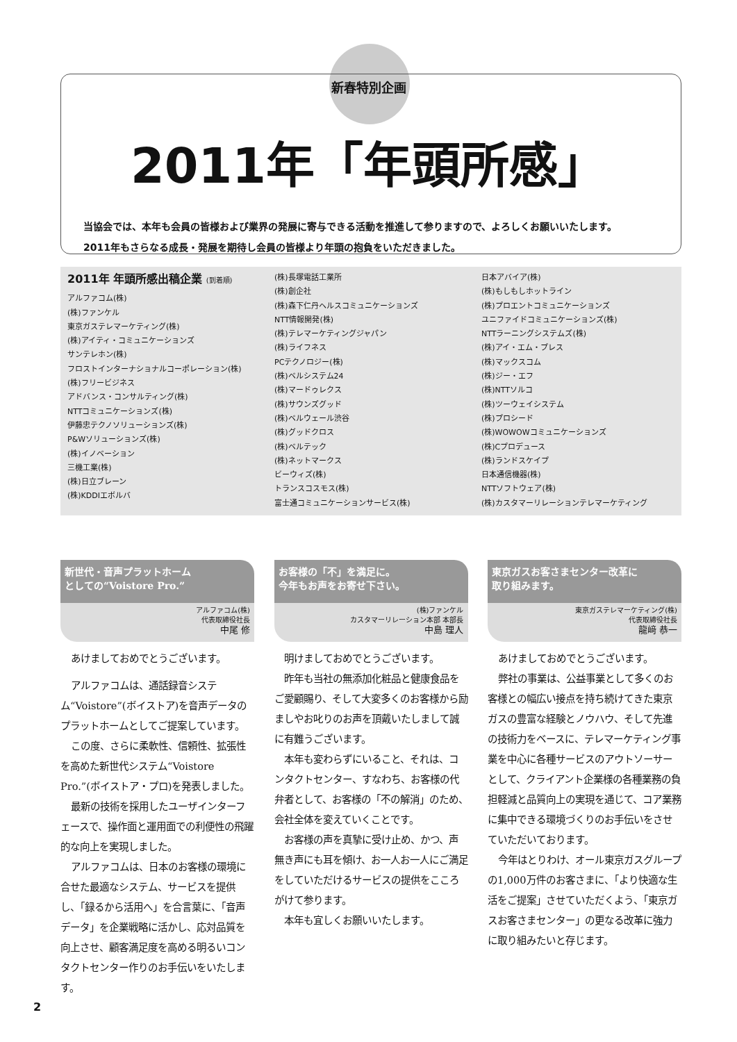新春特別企画
2011年「年頭所感」
当協会では、本年も会員の皆様および業界の発展に寄与できる活動を推進して参りますので、よろしくお願いいたします。
2011年もさらなる成長・発展を期待し会員の皆様より年頭の抱負をいただきました。
2011年 年頭所感出稿企業 (到着順)
アルファコム(株)
(株)ファンケル
東京ガステレマーケティング(株)
(株)アイティ・コミュニケーションズ
サンテレホン(株)
フロストインターナショナルコーポレーション(株)
(株)フリービジネス
アドバンス・コンサルティング(株)
NTTコミュニケーションズ(株)
伊藤忠テクノソリューションズ(株)
P&Wソリューションズ(株)
(株)イノベーション
三機工業(株)
(株)日立ブレーン
(株)KDDIエボルバ
(株)長塚電話工業所
(株)創企社
(株)森下仁丹ヘルスコミュニケーションズ
NTT情報開発(株)
(株)テレマーケティングジャパン
(株)ライフネス
PCテクノロジー(株)
(株)ベルシステム24
(株)マードゥレクス
(株)サウンズグッド
(株)ベルウェール渋谷
(株)グッドクロス
(株)ベルテック
(株)ネットマークス
ビーウィズ(株)
トランスコスモス(株)
富士通コミュニケーションサービス(株)
日本アバイア(株)
(株)もしもしホットライン
(株)プロエントコミュニケーションズ
ユニファイドコミュニケーションズ(株)
NTTラーニングシステムズ(株)
(株)アイ・エム・プレス
(株)マックスコム
(株)ジー・エフ
(株)NTTソルコ
(株)ツーウェイシステム
(株)プロシード
(株)WOWOWコミュニケーションズ
(株)Cプロデュース
(株)ランドスケイプ
日本通信機器(株)
NTTソフトウェア(株)
(株)カスタマーリレーションテレマーケティング
新世代・音声プラットホーム
としての“Voistore Pro.”
アルファコム(株)
代表取締役社長
中尾 修
あけましておめでとうございます。
アルファコムは、通話録音システム“Voistore”(ボイストア)を音声データのプラットホームとしてご提案しています。
この度、さらに柔軟性、信頼性、拡張性を高めた新世代システム“Voistore Pro.”(ボイストア・プロ)を発表しました。
最新の技術を採用したユーザインターフェースで、操作面と運用面での利便性の飛躍的な向上を実現しました。
アルファコムは、日本のお客様の環境に合せた最適なシステム、サービスを提供し、「録るから活用へ」を合言葉に、「音声データ」を企業戦略に活かし、応対品質を向上させ、顧客満足度を高める明るいコンタクトセンター作りのお手伝いをいたします。
お客様の「不」を満足に。
今年もお声をお寄せ下さい。
(株)ファンケル
カスタマーリレーション本部 本部長
中島 理人
明けましておめでとうございます。
昨年も当社の無添加化粧品と健康食品をご愛顧賜り、そして大変多くのお客様から励ましやお叱りのお声を頂戴いたしまして誠に有難うございます。
本年も変わらずにいること、それは、コンタクトセンター、すなわち、お客様の代弁者として、お客様の「不の解消」のため、会社全体を変えていくことです。
お客様の声を真摯に受け止め、かつ、声無き声にも耳を傾け、お一人お一人にご満足をしていただけるサービスの提供をこころがけて参ります。
本年も宜しくお願いいたします。
東京ガスお客さまセンター改革に
取り組みます。
東京ガステレマーケティング(株)
代表取締役社長
龍﨑 恭一
あけましておめでとうございます。
弊社の事業は、公益事業として多くのお客様との幅広い接点を持ち続けてきた東京ガスの豊富な経験とノウハウ、そして先進の技術力をベースに、テレマーケティング事業を中心に各種サービスのアウトソーサーとして、クライアント企業様の各種業務の負担軽減と品質向上の実現を通じて、コア業務に集中できる環境づくりのお手伝いをさせていただいております。
今年はとりわけ、オール東京ガスグループの1,000万件のお客さまに、「より快適な生活をご提案」させていただくよう、「東京ガスお客さまセンター」の更なる改革に強力に取り組みたいと存じます。
2